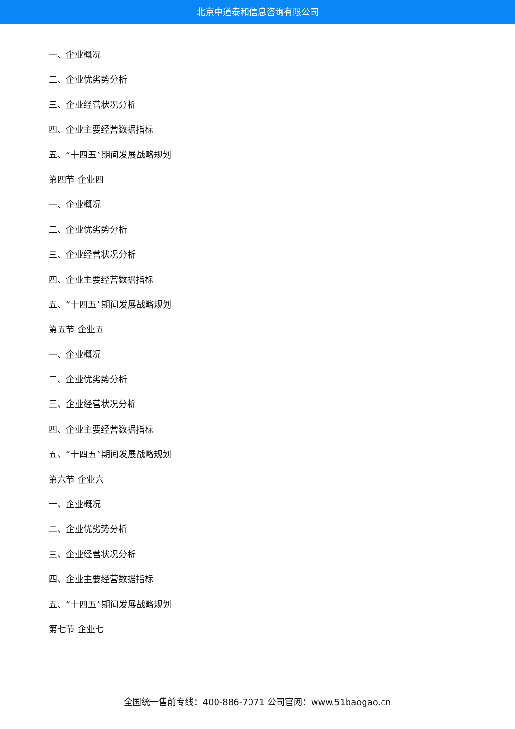北京中道泰和信息咨询有限公司
一、企业概况
二、企业优劣势分析
三、企业经营状况分析
四、企业主要经营数据指标
五、“十四五”期间发展战略规划
第四节 企业四
一、企业概况
二、企业优劣势分析
三、企业经营状况分析
四、企业主要经营数据指标
五、“十四五”期间发展战略规划
第五节 企业五
一、企业概况
二、企业优劣势分析
三、企业经营状况分析
四、企业主要经营数据指标
五、“十四五”期间发展战略规划
第六节 企业六
一、企业概况
二、企业优劣势分析
三、企业经营状况分析
四、企业主要经营数据指标
五、“十四五”期间发展战略规划
第七节 企业七
全国统一售前专线：400-886-7071 公司官网：www.51baogao.cn